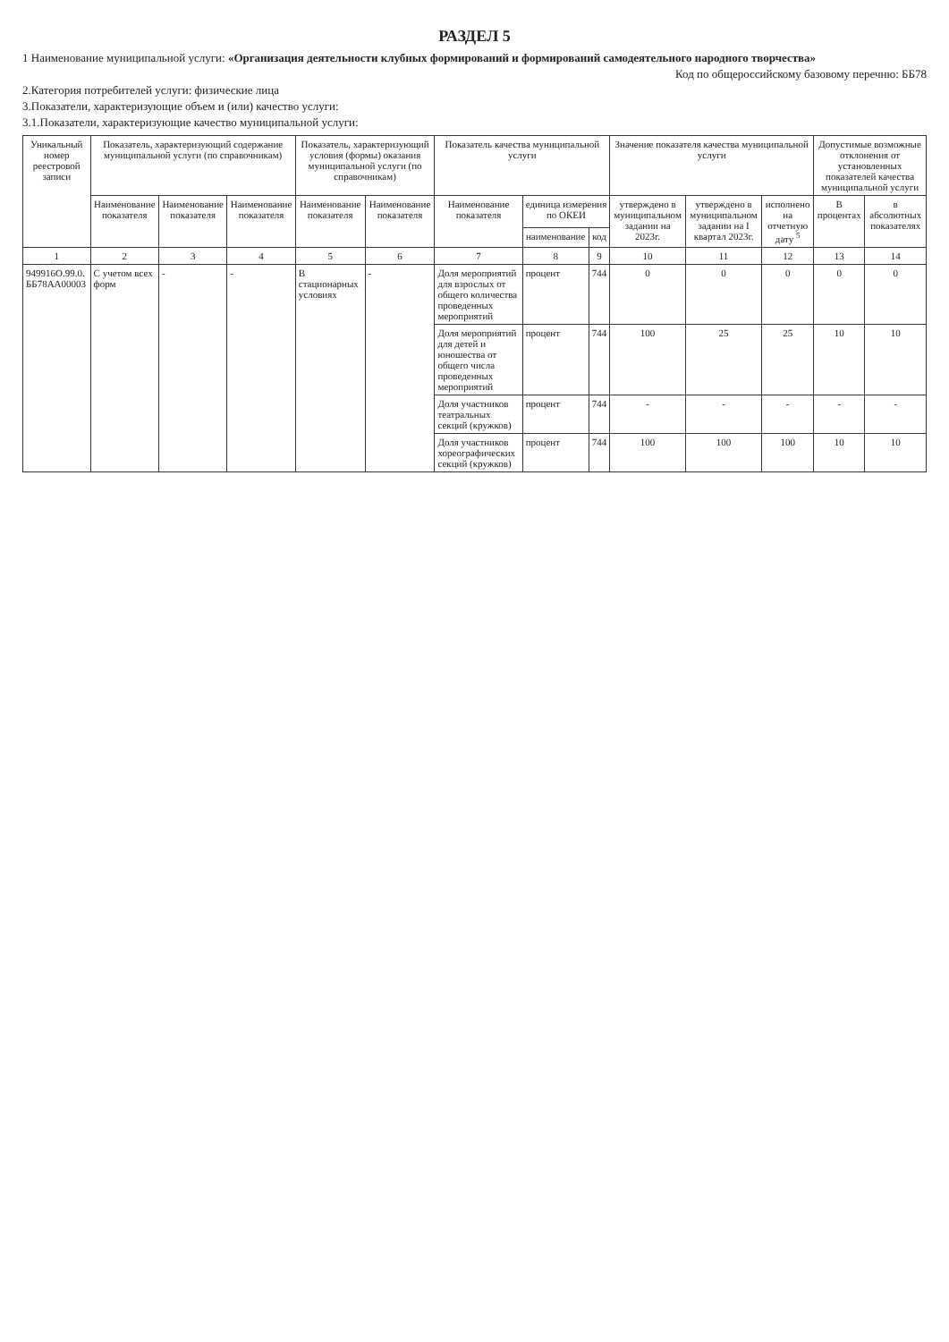РАЗДЕЛ 5
1 Наименование муниципальной услуги: «Организация деятельности клубных формирований и формирований самодеятельного народного творчества»
Код по общероссийскому базовому перечню: ББ78
2.Категория потребителей услуги: физические лица
3.Показатели, характеризующие объем и (или) качество услуги:
3.1.Показатели, характеризующие качество муниципальной услуги:
| Уникальный номер реестровой записи | Показатель, характеризующий содержание муниципальной услуги (по справочникам) | | | Показатель, характеризующий условия (формы) оказания муниципальной услуги (по справочникам) | | Показатель качества муниципальной услуги | | | Значение показателя качества муниципальной услуги | | | Допустимые возможные отклонения от установленных показателей качества муниципальной услуги | |
| --- | --- | --- | --- | --- | --- | --- | --- | --- | --- | --- | --- | --- | --- |
| | Наименование показателя | Наименование показателя | Наименование показателя | Наименование показателя | Наименование показателя | Наименование показателя | единица измерения по ОКЕИ | | утверждено в муниципальном задании на 2023г. | утверждено в муниципальном задании на I квартал 2023г. | исполнено на отчетную дату <sup>5</sup> | В процентах | в абсолютных показателях |
| | | | | | | | наименование | код | | | | | |
| 1 | 2 | 3 | 4 | 5 | 6 | 7 | 8 | 9 | 10 | 11 | 12 | 13 | 14 |
| 949916О.99.0. ББ78АА00003 | С учетом всех форм | - | - | В стационарных условиях | - | Доля мероприятий для взрослых от общего количества проведенных мероприятий | процент | 744 | 0 | 0 | 0 | 0 | 0 |
| | | | | | | Доля мероприятий для детей и юношества от общего числа проведенных мероприятий | процент | 744 | 100 | 25 | 25 | 10 | 10 |
| | | | | | | Доля участников театральных секций (кружков) | процент | 744 | - | - | - | - | - |
| | | | | | | Доля участников хореографических секций (кружков) | процент | 744 | 100 | 100 | 100 | 10 | 10 |